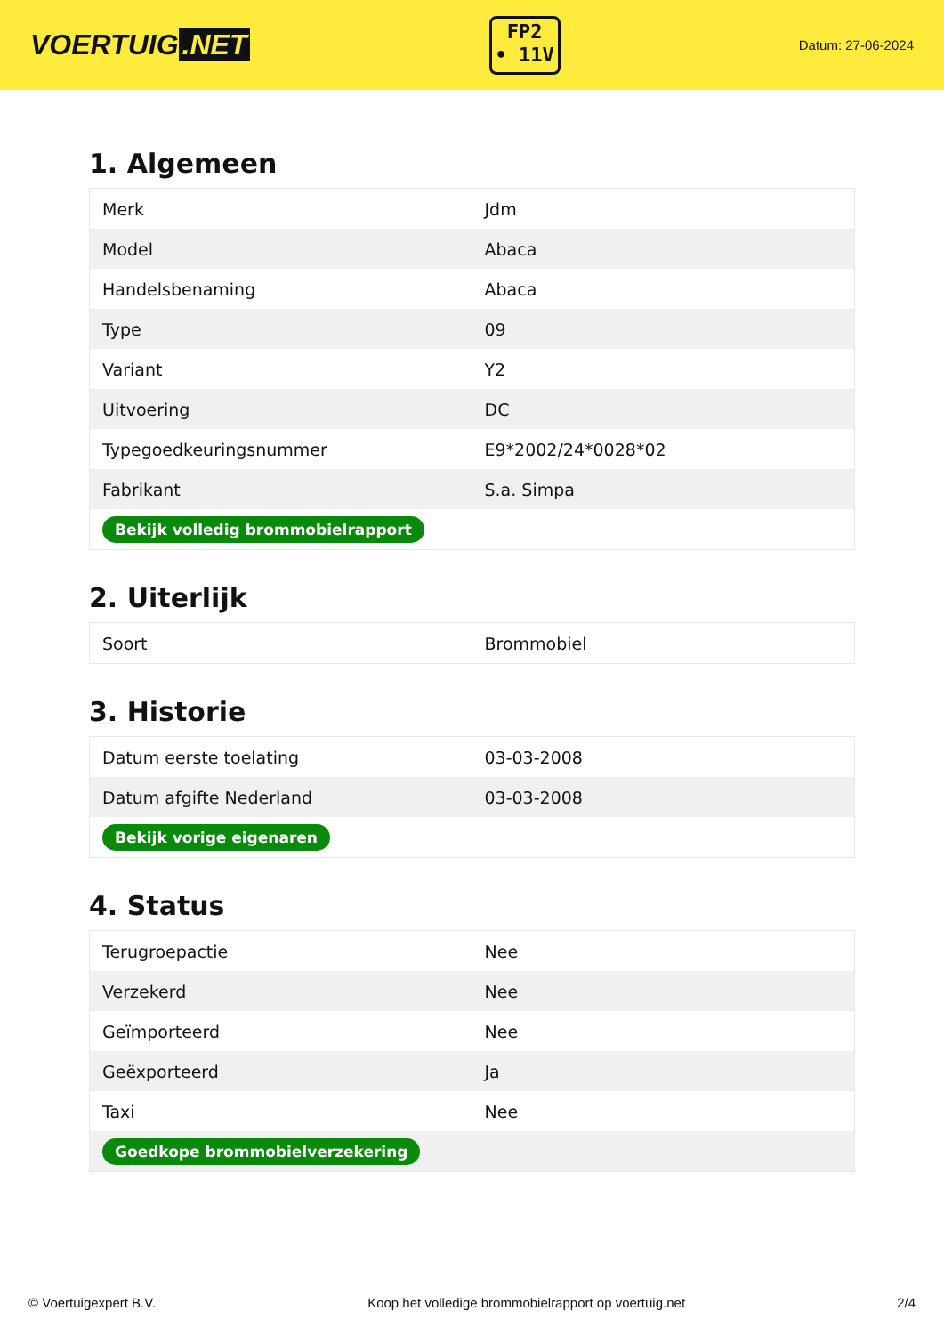VOERTUIG.NET
FP2
• 11V
Datum: 27-06-2024
1. Algemeen
| Merk | Jdm |
| Model | Abaca |
| Handelsbenaming | Abaca |
| Type | 09 |
| Variant | Y2 |
| Uitvoering | DC |
| Typegoedkeuringsnummer | E9*2002/24*0028*02 |
| Fabrikant | S.a. Simpa |
| Bekijk volledig brommobielrapport | |
2. Uiterlijk
| Soort | Brommobiel |
3. Historie
| Datum eerste toelating | 03-03-2008 |
| Datum afgifte Nederland | 03-03-2008 |
| Bekijk vorige eigenaren | |
4. Status
| Terugroepactie | Nee |
| Verzekerd | Nee |
| Geïmporteerd | Nee |
| Geëxporteerd | Ja |
| Taxi | Nee |
| Goedkope brommobielverzekering | |
© Voertuigexpert B.V. Koop het volledige brommobielrapport op voertuig.net 2/4